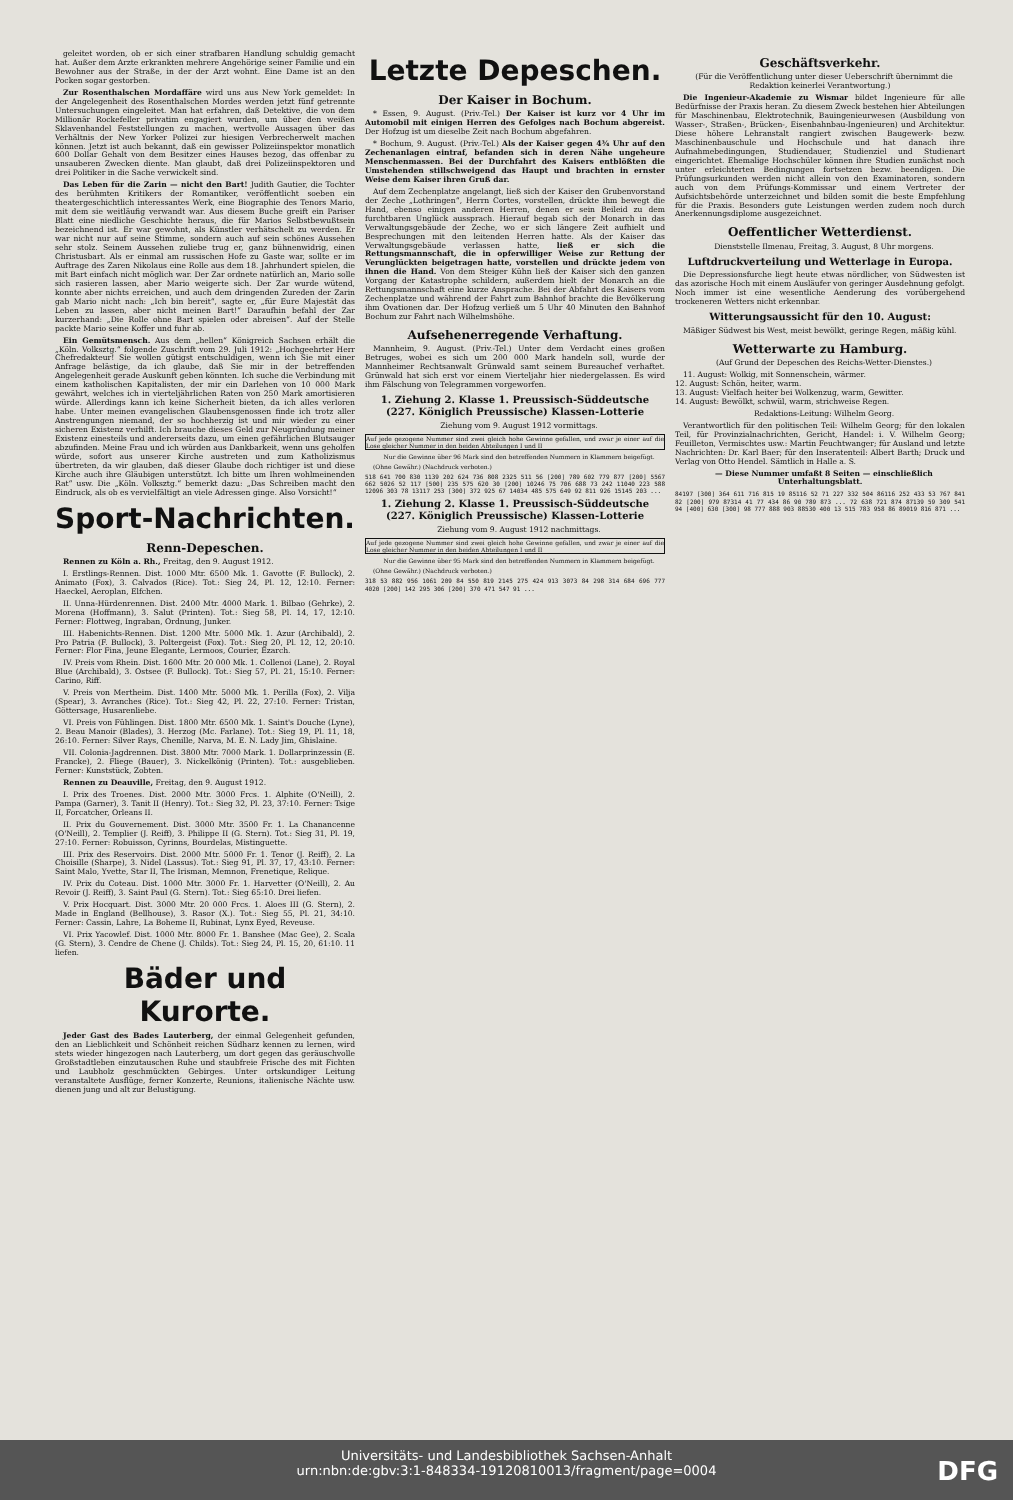geleitet worden, ob er sich einer strafbaren Handlung schuldig gemacht hat. Außer dem Arzte erkrankten mehrere Angehörige seiner Familie und ein Bewohner aus der Straße, in der der Arzt wohnt. Eine Dame ist an den Pocken sogar gestorben.
Zur Rosenthalschen Mordaffäre wird uns aus New York gemeldet: In der Angelegenheit des Rosenthalschen Mordes werden jetzt fünf getrennte Untersuchungen eingeleitet. Man hat erfahren, daß Detektive, die von dem Millionär Rockefeller privatim engagiert wurden, um über den weißen Sklavenhandel Feststellungen zu machen, wertvolle Aussagen über das Verhältnis der New Yorker Polizei zur hiesigen Verbrecherwelt machen können. Jetzt ist auch bekannt, daß ein gewisser Polizeiinspektor monatlich 600 Dollar Gehalt von dem Besitzer eines Hauses bezog, das offenbar zu unsauberen Zwecken diente. Man glaubt, daß drei Polizeiinspektoren und drei Politiker in die Sache verwickelt sind.
Das Leben für die Zarin — nicht den Bart! Judith Gautier, die Tochter des berühmten Kritikers der Romantiker, veröffentlicht soeben ein theatergeschichtlich interessantes Werk, eine Biographie des Tenors Mario, mit dem sie weitläufig verwandt war. Aus diesem Buche greift ein Pariser Blatt eine niedliche Geschichte heraus, die für Marios Selbstbewußtsein bezeichnend ist. Er war gewohnt, als Künstler verhätschelt zu werden. Er war nicht nur auf seine Stimme, sondern auch auf sein schönes Aussehen sehr stolz. Seinem Aussehen zuliebe trug er, ganz bühnenwidrig, einen Christusbart. Als er einmal am russischen Hofe zu Gaste war, sollte er im Auftrage des Zaren Nikolaus eine Rolle aus dem 18. Jahrhundert spielen, die mit Bart einfach nicht möglich war. Der Zar ordnete natürlich an, Mario solle sich rasieren lassen, aber Mario weigerte sich. Der Zar wurde wütend, konnte aber nichts erreichen, und auch dem dringenden Zureden der Zarin gab Mario nicht nach: „Ich bin bereit“, sagte er, „für Eure Majestät das Leben zu lassen, aber nicht meinen Bart!“ Daraufhin befahl der Zar kurzerhand: „Die Rolle ohne Bart spielen oder abreisen“. Auf der Stelle packte Mario seine Koffer und fuhr ab.
Ein Gemütsmensch. Aus dem „hellen“ Königreich Sachsen erhält die „Köln. Volksztg.“ folgende Zuschrift vom 29. Juli 1912: „Hochgeehrter Herr Chefredakteur! Sie wollen gütigst entschuldigen, wenn ich Sie mit einer Anfrage belästige, da ich glaube, daß Sie mir in der betreffenden Angelegenheit gerade Auskunft geben könnten. Ich suche die Verbindung mit einem katholischen Kapitalisten, der mir ein Darlehen von 10 000 Mark gewährt, welches ich in vierteljährlichen Raten von 250 Mark amortisieren würde. Allerdings kann ich keine Sicherheit bieten, da ich alles verloren habe. Unter meinen evangelischen Glaubensgenossen finde ich trotz aller Anstrengungen niemand, der so hochherzig ist und mir wieder zu einer sicheren Existenz verhilft. Ich brauche dieses Geld zur Neugründung meiner Existenz einesteils und andererseits dazu, um einen gefährlichen Blutsauger abzufinden. Meine Frau und ich würden aus Dankbarkeit, wenn uns geholfen würde, sofort aus unserer Kirche austreten und zum Katholizismus übertreten, da wir glauben, daß dieser Glaube doch richtiger ist und diese Kirche auch ihre Gläubigen unterstützt. Ich bitte um Ihren wohlmeinenden Rat“ usw. Die „Köln. Volksztg.“ bemerkt dazu: „Das Schreiben macht den Eindruck, als ob es vervielfältigt an viele Adressen ginge. Also Vorsicht!“
Sport-Nachrichten.
Renn-Depeschen.
Rennen zu Köln a. Rh., Freitag, den 9. August 1912.
I. Erstlings-Rennen. Dist. 1000 Mtr. 6500 Mk. 1. Gavotte (F. Bullock), 2. Animato (Fox), 3. Calvados (Rice). Tot.: Sieg 24, Pl. 12, 12:10. Ferner: Haeckel, Aeroplan, Elfchen.
II. Unna-Hürdenrennen. Dist. 2400 Mtr. 4000 Mark. 1. Bilbao (Gehrke), 2. Morena (Hoffmann), 3. Salut (Printen). Tot.: Sieg 58, Pl. 14, 17, 12:10. Ferner: Flottweg, Ingraban, Ordnung, Junker.
III. Habenichts-Rennen. Dist. 1200 Mtr. 5000 Mk. 1. Azur (Archibald), 2. Pro Patria (F. Bullock), 3. Poltergeist (Fox). Tot.: Sieg 20, Pl. 12, 12, 20:10. Ferner: Flor Fina, Jeune Elegante, Lermoos, Courier, Ezarch.
IV. Preis vom Rhein. Dist. 1600 Mtr. 20 000 Mk. 1. Collenoi (Lane), 2. Royal Blue (Archibald), 3. Ostsee (F. Bullock). Tot.: Sieg 57, Pl. 21, 15:10. Ferner: Carino, Riff.
V. Preis von Mertheim. Dist. 1400 Mtr. 5000 Mk. 1. Perilla (Fox), 2. Vilja (Spear), 3. Avranches (Rice). Tot.: Sieg 42, Pl. 22, 27:10. Ferner: Tristan, Göttersage, Husarenliebe.
VI. Preis von Fühlingen. Dist. 1800 Mtr. 6500 Mk. 1. Saint's Douche (Lyne), 2. Beau Manoir (Blades), 3. Herzog (Mc. Farlane). Tot.: Sieg 19, Pl. 11, 18, 26:10. Ferner: Silver Rays, Chenille, Narva, M. E. N. Lady Jim, Ghislaine.
VII. Colonia-Jagdrennen. Dist. 3800 Mtr. 7000 Mark. 1. Dollarprinzessin (E. Francke), 2. Fliege (Bauer), 3. Nickelkönig (Printen). Tot.: ausgeblieben. Ferner: Kunststück, Zobten.
Rennen zu Deauville, Freitag, den 9. August 1912.
I. Prix des Troenes. Dist. 2000 Mtr. 3000 Frcs. 1. Alphite (O'Neill), 2. Pampa (Garner), 3. Tanit II (Henry). Tot.: Sieg 32, Pl. 23, 37:10. Ferner: Tsige II, Forcatcher, Orleans II.
II. Prix du Gouvernement. Dist. 3000 Mtr. 3500 Fr. 1. La Chanancenne (O'Neill), 2. Templier (J. Reiff), 3. Philippe II (G. Stern). Tot.: Sieg 31, Pl. 19, 27:10. Ferner: Robuisson, Cyrinns, Bourdelas, Mistinguette.
III. Prix des Reservoirs. Dist. 2000 Mtr. 5000 Fr. 1. Tenor (J. Reiff), 2. La Choisille (Sharpe), 3. Nidel (Lassus). Tot.: Sieg 91, Pl. 37, 17, 43:10. Ferner: Saint Malo, Yvette, Star II, The Irisman, Memnon, Frenetique, Relique.
IV. Prix du Coteau. Dist. 1000 Mtr. 3000 Fr. 1. Harvetter (O'Neill), 2. Au Revoir (J. Reiff), 3. Saint Paul (G. Stern). Tot.: Sieg 65:10. Drei liefen.
V. Prix Hocquart. Dist. 3000 Mtr. 20 000 Frcs. 1. Aloes III (G. Stern), 2. Made in England (Bellhouse), 3. Rasor (X.). Tot.: Sieg 55, Pl. 21, 34:10. Ferner: Cassin, Lahre, La Boheme II, Rubinat, Lynx Eyed, Reveuse.
VI. Prix Yacowlef. Dist. 1000 Mtr. 8000 Fr. 1. Banshee (Mac Gee), 2. Scala (G. Stern), 3. Cendre de Chene (J. Childs). Tot.: Sieg 24, Pl. 15, 20, 61:10. 11 liefen.
Bäder und Kurorte.
Jeder Gast des Bades Lauterberg, der einmal Gelegenheit gefunden, den an Lieblichkeit und Schönheit reichen Südharz kennen zu lernen, wird stets wieder hingezogen nach Lauterberg, um dort gegen das geräuschvolle Großstadtleben einzutauschen Ruhe und staubfreie Frische des mit Fichten und Laubholz geschmückten Gebirges. Unter ortskundiger Leitung veranstaltete Ausflüge, ferner Konzerte, Reunions, italienische Nächte usw. dienen jung und alt zur Belustigung.
Letzte Depeschen.
Der Kaiser in Bochum.
* Essen, 9. August. (Priv.-Tel.) Der Kaiser ist kurz vor 4 Uhr im Automobil mit einigen Herren des Gefolges nach Bochum abgereist. Der Hofzug ist um dieselbe Zeit nach Bochum abgefahren.
* Bochum, 9. August. (Priv.-Tel.) Als der Kaiser gegen 4¾ Uhr auf den Zechenanlagen eintraf, befanden sich in deren Nähe ungeheure Menschenmassen. Bei der Durchfahrt des Kaisers entblößten die Umstehenden stillschweigend das Haupt und brachten in ernster Weise dem Kaiser ihren Gruß dar.
Auf dem Zechenplatze angelangt, ließ sich der Kaiser den Grubenvorstand der Zeche „Lothringen“, Herrn Cortes, vorstellen, drückte ihm bewegt die Hand, ebenso einigen anderen Herren, denen er sein Beileid zu dem furchtbaren Unglück aussprach. Hierauf begab sich der Monarch in das Verwaltungsgebäude der Zeche, wo er sich längere Zeit aufhielt und Besprechungen mit den leitenden Herren hatte. Als der Kaiser das Verwaltungsgebäude verlassen hatte, ließ er sich die Rettungsmannschaft, die in opferwilliger Weise zur Rettung der Verunglückten beigetragen hatte, vorstellen und drückte jedem von ihnen die Hand. Von dem Steiger Kühn ließ der Kaiser sich den ganzen Vorgang der Katastrophe schildern, außerdem hielt der Monarch an die Rettungsmannschaft eine kurze Ansprache. Bei der Abfahrt des Kaisers vom Zechenplatze und während der Fahrt zum Bahnhof brachte die Bevölkerung ihm Ovationen dar. Der Hofzug verließ um 5 Uhr 40 Minuten den Bahnhof Bochum zur Fahrt nach Wilhelmshöhe.
Aufsehenerregende Verhaftung.
Mannheim, 9. August. (Priv.-Tel.) Unter dem Verdacht eines großen Betruges, wobei es sich um 200 000 Mark handeln soll, wurde der Mannheimer Rechtsanwalt Grünwald samt seinem Bureauchef verhaftet. Grünwald hat sich erst vor einem Vierteljahr hier niedergelassen. Es wird ihm Fälschung von Telegrammen vorgeworfen.
1. Ziehung 2. Klasse 1. Preussisch-Süddeutsche (227. Königlich Preussische) Klassen-Lotterie
Ziehung vom 9. August 1912 vormittags.
Auf jede gezogene Nummer sind zwei gleich hohe Gewinne gefallen, und zwar je einer auf die Lose gleicher Nummer in den beiden Abteilungen I und II
Nur die Gewinne über 96 Mark sind den betreffenden Nummern in Klammern beigefügt.
(Ohne Gewähr.) (Nachdruck verboten.)
518 641 700 830 1139 202 624 736 808 2325 511 56 [200] 789 602 779 877 [200] 5567 662 5026 52 117 [500] 235 575 620 30 [200] 10246 75 706 688 73 242 11040 223 588 12096 303 78 13117 253 [300] 372 925 67 14034 485 575 649 92 811 926 15145 203 ...
1. Ziehung 2. Klasse 1. Preussisch-Süddeutsche (227. Königlich Preussische) Klassen-Lotterie
Ziehung vom 9. August 1912 nachmittags.
Auf jede gezogene Nummer sind zwei gleich hohe Gewinne gefallen, und zwar je einer auf die Lose gleicher Nummer in den beiden Abteilungen I und II
Nur die Gewinne über 95 Mark sind den betreffenden Nummern in Klammern beigefügt.
(Ohne Gewähr.) (Nachdruck verboten.)
318 53 882 956 1061 209 84 550 819 2145 275 424 913 3073 84 298 314 684 696 777 4020 [200] 142 295 306 [200] 370 471 547 91 ...
Geschäftsverkehr.
(Für die Veröffentlichung unter dieser Ueberschrift übernimmt die Redaktion keinerlei Verantwortung.)
Die Ingenieur-Akademie zu Wismar bildet Ingenieure für alle Bedürfnisse der Praxis heran. Zu diesem Zweck bestehen hier Abteilungen für Maschinenbau, Elektrotechnik, Bauingenieurwesen (Ausbildung von Wasser-, Straßen-, Brücken-, Eisenbahnbau-Ingenieuren) und Architektur. Diese höhere Lehranstalt rangiert zwischen Baugewerk- bezw. Maschinenbauschule und Hochschule und hat danach ihre Aufnahmebedingungen, Studiendauer, Studienziel und Studienart eingerichtet. Ehemalige Hochschüler können ihre Studien zunächst noch unter erleichterten Bedingungen fortsetzen bezw. beendigen. Die Prüfungsurkunden werden nicht allein von den Examinatoren, sondern auch von dem Prüfungs-Kommissar und einem Vertreter der Aufsichtsbehörde unterzeichnet und bilden somit die beste Empfehlung für die Praxis. Besonders gute Leistungen werden zudem noch durch Anerkennungsdiplome ausgezeichnet.
Oeffentlicher Wetterdienst.
Dienststelle Ilmenau, Freitag, 3. August, 8 Uhr morgens.
Luftdruckverteilung und Wetterlage in Europa.
Die Depressionsfurche liegt heute etwas nördlicher, von Südwesten ist das azorische Hoch mit einem Ausläufer von geringer Ausdehnung gefolgt. Noch immer ist eine wesentliche Aenderung des vorübergehend trockeneren Wetters nicht erkennbar.
Witterungsaussicht für den 10. August:
Mäßiger Südwest bis West, meist bewölkt, geringe Regen, mäßig kühl.
Wetterwarte zu Hamburg.
(Auf Grund der Depeschen des Reichs-Wetter-Dienstes.)
11. August: Wolkig, mit Sonnenschein, wärmer.
12. August: Schön, heiter, warm.
13. August: Vielfach heiter bei Wolkenzug, warm, Gewitter.
14. August: Bewölkt, schwül, warm, strichweise Regen.
Redaktions-Leitung: Wilhelm Georg.
Verantwortlich für den politischen Teil: Wilhelm Georg; für den lokalen Teil, für Provinzialnachrichten, Gericht, Handel: i. V. Wilhelm Georg; Feuilleton, Vermischtes usw.: Martin Feuchtwanger; für Ausland und letzte Nachrichten: Dr. Karl Baer; für den Inseratenteil: Albert Barth; Druck und Verlag von Otto Hendel. Sämtlich in Halle a. S.
— Diese Nummer umfaßt 8 Seiten — einschließlich Unterhaltungsblatt.
84197 [300] 364 611 716 815 19 85116 52 71 227 332 504 86116 252 433 53 767 841 82 [200] 979 87314 41 77 434 86 90 789 873 ... 72 638 721 874 87139 59 309 541 94 [400] 630 [300] 98 777 888 903 88530 400 13 515 783 958 86 89019 816 871 ...
Universitäts- und Landesbibliothek Sachsen-Anhalt
urn:nbn:de:gbv:3:1-848334-19120810013/fragment/page=0004
DFG